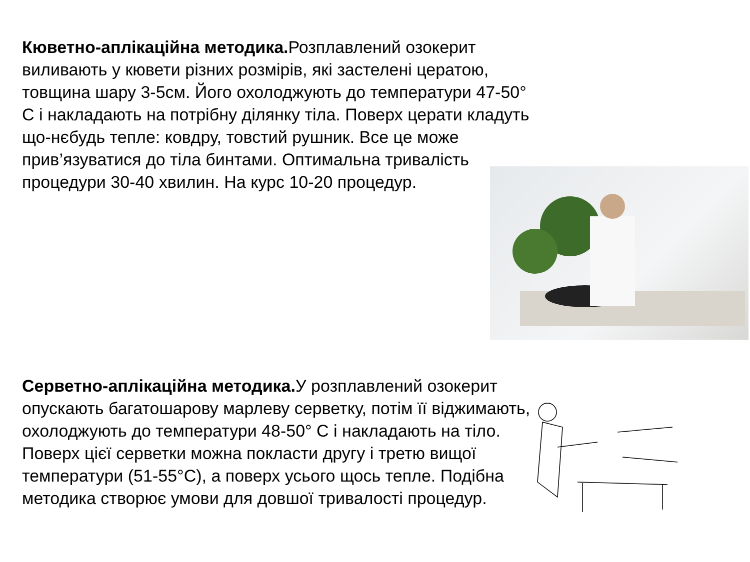Кюветно-аплікаційна методика. Розплавлений озокерит виливають у кювети різних розмірів, які застелені цератою, товщина шару 3-5см. Його охолоджують до температури 47-50° С і накладають на потрібну ділянку тіла. Поверх церати кладуть що-нєбудь тепле: ковдру, товстий рушник. Все це може прив’язуватися до тіла бинтами. Оптимальна тривалість процедури 30-40 хвилин. На курс 10-20 процедур.
Серветно-аплікаційна методика. У розплавлений озокерит опускають багатошарову марлеву серветку, потім її віджимають, охолоджують до температури 48-50° С і накладають на тіло. Поверх цієї серветки можна покласти другу і третю вищої температури (51-55°С), а поверх усього щось тепле. Подібна методика створює умови для довшої тривалості процедур.